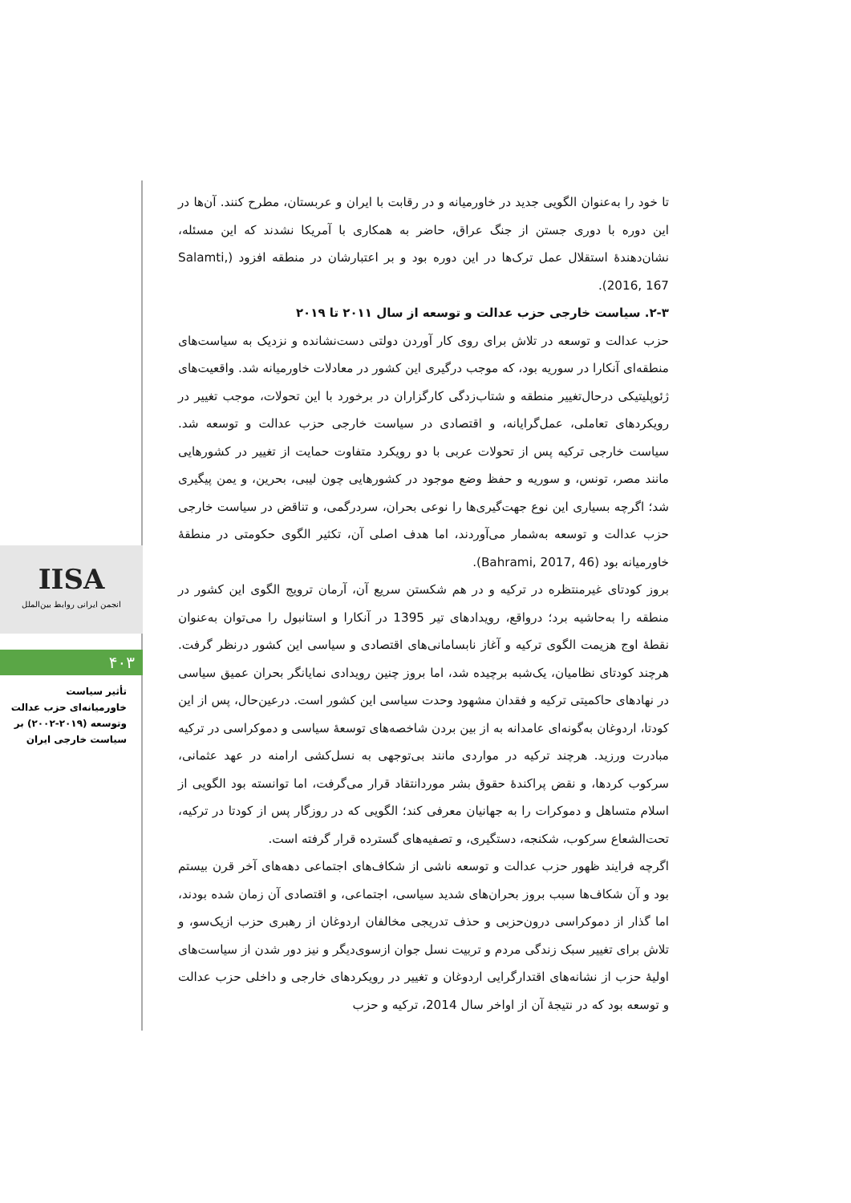تا خود را به‌عنوان الگویی جدید در خاورمیانه و در رقابت با ایران و عربستان، مطرح کنند. آن‌ها در این دوره با دوری جستن از جنگ عراق، حاضر به همکاری با آمریکا نشدند که این مسئله، نشان‌دهندهٔ استقلال عمل ترک‌ها در این دوره بود و بر اعتبارشان در منطقه افزود (Salamti, 2016, 167).
۲-۳. سیاست خارجی حزب عدالت و توسعه از سال ۲۰۱۱ تا ۲۰۱۹
حزب عدالت و توسعه در تلاش برای روی کار آوردن دولتی دست‌نشانده و نزدیک به سیاست‌های منطقه‌ای آنکارا در سوریه بود، که موجب درگیری این کشور در معادلات خاورمیانه شد. واقعیت‌های ژئوپلیتیکی درحال‌تغییر منطقه و شتاب‌زدگی کارگزاران در برخورد با این تحولات، موجب تغییر در رویکردهای تعاملی، عمل‌گرایانه، و اقتصادی در سیاست خارجی حزب عدالت و توسعه شد. سیاست خارجی ترکیه پس از تحولات عربی با دو رویکرد متفاوت حمایت از تغییر در کشورهایی مانند مصر، تونس، و سوریه و حفظ وضع موجود در کشورهایی چون لیبی، بحرین، و یمن پیگیری شد؛ اگرچه بسیاری این نوع جهت‌گیری‌ها را نوعی بحران، سردرگمی، و تناقض در سیاست خارجی حزب عدالت و توسعه به‌شمار می‌آوردند، اما هدف اصلی آن، تکثیر الگوی حکومتی در منطقهٔ خاورمیانه بود (Bahrami, 2017, 46).
بروز کودتای غیرمنتظره در ترکیه و در هم شکستن سریع آن، آرمان ترویج الگوی این کشور در منطقه را به‌حاشیه برد؛ درواقع، رویدادهای تیر 1395 در آنکارا و استانبول را می‌توان به‌عنوان نقطهٔ اوج هزیمت الگوی ترکیه و آغاز نابسامانی‌های اقتصادی و سیاسی این کشور درنظر گرفت. هرچند کودتای نظامیان، یک‌شبه برچیده شد، اما بروز چنین رویدادی نمایانگر بحران عمیق سیاسی در نهادهای حاکمیتی ترکیه و فقدان مشهود وحدت سیاسی این کشور است. درعین‌حال، پس از این کودتا، اردوغان به‌گونه‌ای عامدانه به از بین بردن شاخصه‌های توسعهٔ سیاسی و دموکراسی در ترکیه مبادرت ورزید. هرچند ترکیه در مواردی مانند بی‌توجهی به نسل‌کشی ارامنه در عهد عثمانی، سرکوب کردها، و نقض پراکندهٔ حقوق بشر موردانتقاد قرار می‌گرفت، اما توانسته بود الگویی از اسلام متساهل و دموکرات را به جهانیان معرفی کند؛ الگویی که در روزگار پس از کودتا در ترکیه، تحت‌الشعاع سرکوب، شکنجه، دستگیری، و تصفیه‌های گسترده قرار گرفته است.
اگرچه فرایند ظهور حزب عدالت و توسعه ناشی از شکاف‌های اجتماعی دهه‌های آخر قرن بیستم بود و آن شکاف‌ها سبب بروز بحران‌های شدید سیاسی، اجتماعی، و اقتصادی آن زمان شده بودند، اما گذار از دموکراسی درون‌حزبی و حذف تدریجی مخالفان اردوغان از رهبری حزب ازیک‌سو، و تلاش برای تغییر سبک زندگی مردم و تربیت نسل جوان ازسوی‌دیگر و نیز دور شدن از سیاست‌های اولیهٔ حزب از نشانه‌های اقتدارگرایی اردوغان و تغییر در رویکردهای خارجی و داخلی حزب عدالت و توسعه بود که در نتیجهٔ آن از اواخر سال 2014، ترکیه و حزب
IISA
انجمن ایرانی روابط بین‌الملل
۴۰۳
تأثیر سیاست خاورمیانه‌ای حزب عدالت وتوسعه (۲۰۱۹-۲۰۰۲) بر سیاست خارجی ایران